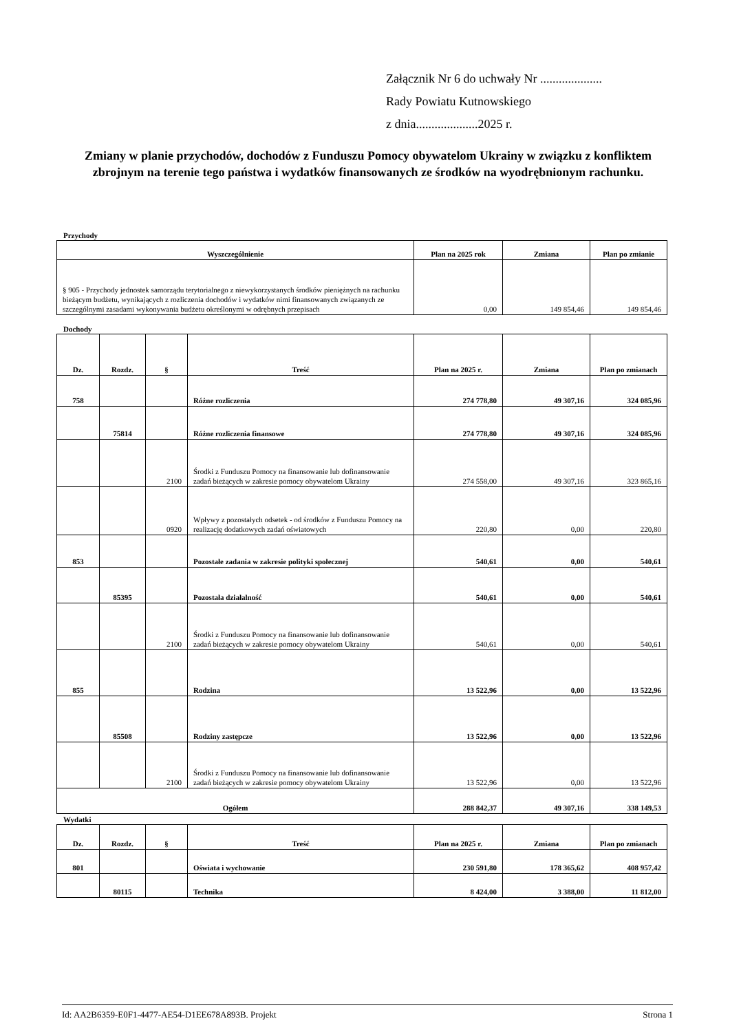Załącznik Nr 6 do uchwały Nr ....................
Rady Powiatu Kutnowskiego
z dnia....................2025 r.
Zmiany w planie przychodów, dochodów z Funduszu Pomocy obywatelom Ukrainy w związku z konfliktem zbrojnym na terenie tego państwa i wydatków finansowanych ze środków na wyodrębnionym rachunku.
Przychody
| Wyszczególnienie | Plan na 2025 rok | Zmiana | Plan po zmianie |
| --- | --- | --- | --- |
| § 905 - Przychody jednostek samorządu terytorialnego z niewykorzystanych środków pieniężnych na rachunku bieżącym budżetu, wynikających z rozliczenia dochodów i wydatków nimi finansowanych związanych ze szczególnymi zasadami wykonywania budżetu określonymi w odrębnych przepisach | 0,00 | 149 854,46 | 149 854,46 |
Dochody
| Dz. | Rozdz. | § | Treść | Plan na 2025 r. | Zmiana | Plan po zmianach |
| --- | --- | --- | --- | --- | --- | --- |
| 758 | | | Różne rozliczenia | 274 778,80 | 49 307,16 | 324 085,96 |
| | 75814 | | Różne rozliczenia finansowe | 274 778,80 | 49 307,16 | 324 085,96 |
| | | 2100 | Środki z Funduszu Pomocy na finansowanie lub dofinansowanie zadań bieżących w zakresie pomocy obywatelom Ukrainy | 274 558,00 | 49 307,16 | 323 865,16 |
| | | 0920 | Wpływy z pozostałych odsetek - od środków z Funduszu Pomocy na realizację dodatkowych zadań oświatowych | 220,80 | 0,00 | 220,80 |
| 853 | | | Pozostałe zadania w zakresie polityki społecznej | 540,61 | 0,00 | 540,61 |
| | 85395 | | Pozostała działalność | 540,61 | 0,00 | 540,61 |
| | | 2100 | Środki z Funduszu Pomocy na finansowanie lub dofinansowanie zadań bieżących w zakresie pomocy obywatelom Ukrainy | 540,61 | 0,00 | 540,61 |
| 855 | | | Rodzina | 13 522,96 | 0,00 | 13 522,96 |
| | 85508 | | Rodziny zastępcze | 13 522,96 | 0,00 | 13 522,96 |
| | | 2100 | Środki z Funduszu Pomocy na finansowanie lub dofinansowanie zadań bieżących w zakresie pomocy obywatelom Ukrainy | 13 522,96 | 0,00 | 13 522,96 |
| Ogółem | | | | 288 842,37 | 49 307,16 | 338 149,53 |
Wydatki
| Dz. | Rozdz. | § | Treść | Plan na 2025 r. | Zmiana | Plan po zmianach |
| --- | --- | --- | --- | --- | --- | --- |
| 801 | | | Oświata i wychowanie | 230 591,80 | 178 365,62 | 408 957,42 |
| | 80115 | | Technika | 8 424,00 | 3 388,00 | 11 812,00 |
Id: AA2B6359-E0F1-4477-AE54-D1EE678A893B. Projekt Strona 1